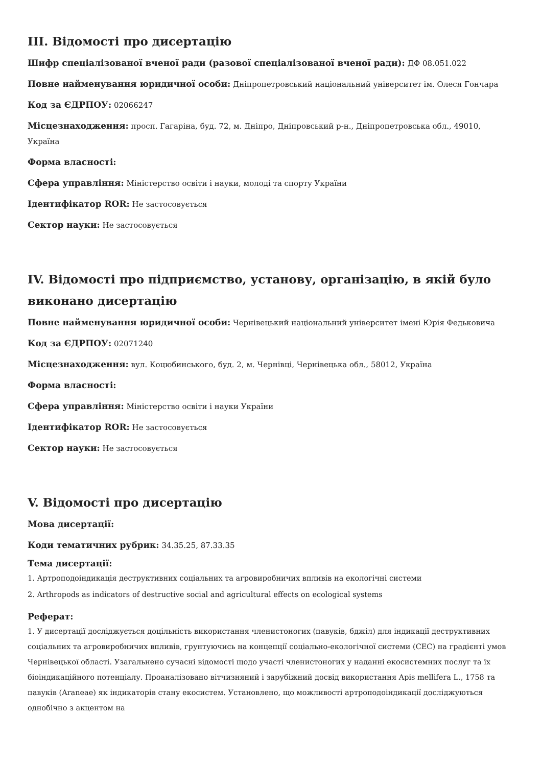III. Відомості про дисертацію
Шифр спеціалізованої вченої ради (разової спеціалізованої вченої ради): ДФ 08.051.022
Повне найменування юридичної особи: Дніпропетровський національний університет ім. Олеся Гончара
Код за ЄДРПОУ: 02066247
Місцезнаходження: просп. Гагаріна, буд. 72, м. Дніпро, Дніпровський р-н., Дніпропетровська обл., 49010, Україна
Форма власності:
Сфера управління: Міністерство освіти і науки, молоді та спорту України
Ідентифікатор ROR: Не застосовується
Сектор науки: Не застосовується
IV. Відомості про підприємство, установу, організацію, в якій було виконано дисертацію
Повне найменування юридичної особи: Чернівецький національний університет імені Юрія Федьковича
Код за ЄДРПОУ: 02071240
Місцезнаходження: вул. Коцюбинського, буд. 2, м. Чернівці, Чернівецька обл., 58012, Україна
Форма власності:
Сфера управління: Міністерство освіти і науки України
Ідентифікатор ROR: Не застосовується
Сектор науки: Не застосовується
V. Відомості про дисертацію
Мова дисертації:
Коди тематичних рубрик: 34.35.25, 87.33.35
Тема дисертації:
1. Артроподоіндикація деструктивних соціальних та агровиробничих впливів на екологічні системи
2. Arthropods as indicators of destructive social and agricultural effects on ecological systems
Реферат:
1. У дисертації досліджується доцільність використання членистоногих (павуків, бджіл) для індикації деструктивних соціальних та агровиробничих впливів, грунтуючись на концепції соціально-екологічної системи (СЕС) на градієнті умов Чернівецької області. Узагальнено сучасні відомості щодо участі членистоногих у наданні екосистемних послуг та їх біоіндикаційного потенціалу. Проаналізовано вітчизняний і зарубіжний досвід використання Apis mellifera L., 1758 та павуків (Araneae) як індикаторів стану екосистем. Установлено, що можливості артроподоіндикації досліджуються однобічно з акцентом на